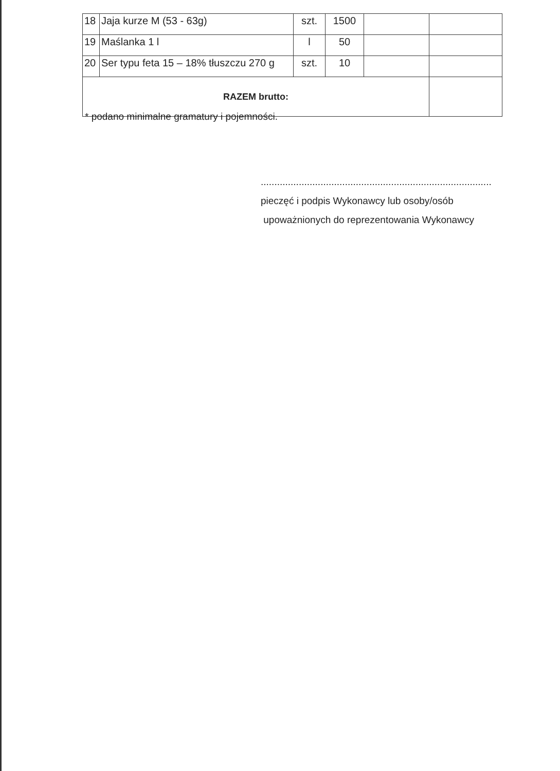| 18 | Jaja kurze M (53 - 63g) | szt. | 1500 | | |
| 19 | Maślanka 1 l | l | 50 | | |
| 20 | Ser typu feta 15 – 18% tłuszczu 270 g | szt. | 10 | | |
| RAZEM brutto: | | | | | |
* podano minimalne gramatury i pojemności.
.....................................................................................
pieczęć i podpis Wykonawcy lub osoby/osób
upoważnionych do reprezentowania Wykonawcy